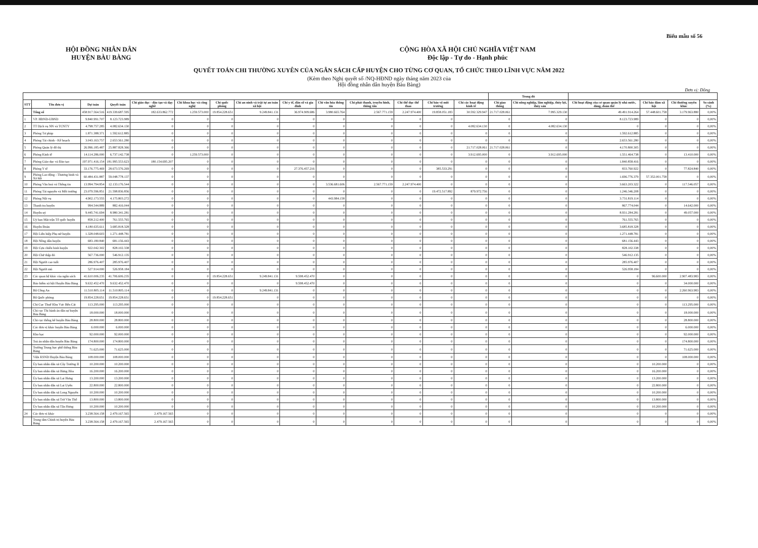Biểu mẫu số 56
HỘI ĐỒNG NHÂN DÂN
HUYỆN BÀU BÀNG
CỘNG HÒA XÃ HỘI CHỦ NGHĨA VIỆT NAM
Độc lập - Tự do - Hạnh phúc
QUYẾT TOÁN CHI THƯỜNG XUYÊN CỦA NGÂN SÁCH CẤP HUYỆN CHO TỪNG CƠ QUAN, TỔ CHỨC THEO LĨNH VỰC NĂM 2022
(Kèm theo Nghị quyết số /NQ-HĐND ngày tháng năm 2023 của
Hội đồng nhân dân huyện Bàu Bàng)
Đơn vị: Đồng
| | | | | | | | | | | | | | | Trong đó | | | | | |
| --- | --- | --- | --- | --- | --- | --- | --- | --- | --- | --- | --- | --- | --- | --- | --- | --- | --- | --- | --- |
| STT | Tên đơn vị | Dự toán | Quyết toán | Chi giáo dục - đào tạo và dạy nghề | Chi khoa học và công nghệ | Chi quốc phòng | Chi an ninh và trật tự an toàn xã hội | Chi y tế, dân số và gia đình | Chi văn hóa thông tin | Chi phát thanh, truyền hình, thông tấn | Chi thể dục thể thao | Chi bảo vệ môi trường | Chi các hoạt động kinh tế | Chi giao thông | Chi nông nghiệp, lâm nghiệp, thủy lợi, thủy sản | Chi hoạt động của cơ quan quản lý nhà nước, đảng, đoàn thể | Chi bảo đảm xã hội | Chi thường xuyên khác | So sánh (%) |
| | Tổng số | 458.917.564.516 | 419.339.687.595 | 182.633.862.772 | 1.259.573.000 | 19.854.228.651 | 9.249.841.131 | 36.974.909.686 | 3.980.665.764 | 2.567.771.159 | 2.247.974.400 | 19.858.051.183 | 30.592.329.947 | 21.717.028.061 | 7.995.329.130 | 49.491.914.264 | 57.448.601.758 | 3.179.963.880 | 0,00% |
| 1 | VP. HĐND-UBND | 9.840.991.707 | 8.123.723.989 | 0 | 0 | 0 | 0 | 0 | 0 | 0 | 0 | 0 | | 0 | 0 | 8.123.723.989 | 0 | 0 | 0,00% |
| 2 | TT Dịch vụ NN và TCNTY | 4.798.757.285 | 4.082.634.130 | 0 | 0 | 0 | 0 | 0 | 0 | 0 | 0 | 0 | 4.082.634.130 | 0 | 4.082.634.130 | 0 | 0 | 0 | 0,00% |
| 3 | Phòng Tư pháp | 1.871.388.371 | 1.592.612.885 | 0 | 0 | 0 | 0 | 0 | 0 | 0 | 0 | 0 | 0 | 0 | 0 | 1.592.612.885 | 0 | 0 | 0,00% |
| 4 | Phòng Tài chính - Kế hoạch | 3.043.163.757 | 2.653.561.280 | 0 | 0 | 0 | 0 | 0 | 0 | 0 | 0 | 0 | 0 | 0 | 0 | 2.653.561.280 | 0 | 0 | 0,00% |
| 5 | Phòng Quản lý đô thị | 26.996.185.487 | 25.887.828.366 | 0 | 0 | 0 | 0 | 0 | 0 | 0 | 0 | 0 | 21.717.028.061 | 21.717.028.061 | 0 | 4.170.800.305 | 0 | 0 | 0,00% |
| 6 | Phòng Kinh tế | 14.114.286.000 | 6.737.142.738 | 0 | 1.259.573.000 | 0 | 0 | 0 | 0 | 0 | 0 | 0 | 3.912.695.000 | 0 | 3.912.695.000 | 1.551.464.738 | 0 | 13.410.000 | 0,00% |
| 7 | Phòng Giáo dục và Đào tạo | 197.971.416.154 | 181.995.553.623 | 180.154.695.207 | 0 | 0 | 0 | 0 | 0 | 0 | 0 | 0 | 0 | 0 | 0 | 1.840.858.416 | 0 | 0 | 0,00% |
| 8 | Phòng Y tế | 33.176.775.469 | 28.673.576.269 | 0 | 0 | 0 | 0 | 27.376.457.216 | 0 | 0 | 0 | 385.533.291 | 0 | 0 | 0 | 833.760.922 | 0 | 77.824.840 | 0,00% |
| 9 | Phòng Lao động - Thương binh và Xã hội | 60.484.431.887 | 59.048.778.137 | 0 | 0 | 0 | 0 | 0 | 0 | 0 | 0 | 0 | 0 | 0 | 0 | 1.696.776.379 | 57.352.001.758 | 0 | 0,00% |
| 10 | Phòng Văn hoá và Thông tin | 13.994.794.854 | 12.133.176.544 | 0 | 0 | 0 | 0 | 0 | 3.536.681.606 | 2.567.771.159 | 2.247.974.400 | 0 | 0 | 0 | 0 | 3.663.203.322 | 0 | 117.546.057 | 0,00% |
| 11 | Phòng Tài nguyên và Môi trường | 23.079.596.851 | 21.598.836.856 | 0 | 0 | 0 | 0 | 0 | 0 | 0 | 0 | 19.472.517.892 | 879.972.756 | 0 | 0 | 1.246.346.208 | 0 | 0 | 0,00% |
| 12 | Phòng Nội vụ | 4.902.173.555 | 4.175.803.272 | 0 | 0 | 0 | 0 | 0 | 443.984.158 | 0 | 0 | 0 | 0 | 0 | 0 | 3.731.819.114 | 0 | 0 | 0,00% |
| 13 | Thanh tra huyện | 994.544.889 | 882.416.044 | 0 | 0 | 0 | 0 | 0 | 0 | 0 | 0 | 0 | 0 | 0 | 0 | 867.774.044 | 0 | 14.642.000 | 0,00% |
| 14 | Huyện uỷ | 9.445.741.694 | 8.980.341.281 | 0 | 0 | 0 | 0 | 0 | 0 | 0 | 0 | 0 | 0 | 0 | 0 | 8.931.284.281 | 0 | 49.057.000 | 0,00% |
| 15 | Uỷ ban Mặt trận Tổ quốc huyện | 858.212.400 | 761.555.765 | 0 | 0 | 0 | 0 | 0 | 0 | 0 | 0 | 0 | 0 | 0 | 0 | 761.555.765 | 0 | 0 | 0,00% |
| 16 | Huyện Đoàn | 4.180.635.611 | 3.685.818.328 | 0 | 0 | 0 | 0 | 0 | 0 | 0 | 0 | 0 | 0 | 0 | 0 | 3.685.818.328 | 0 | 0 | 0,00% |
| 17 | Hội Liên hiệp Phụ nữ huyện | 1.328.048.603 | 1.271.448.781 | 0 | 0 | 0 | 0 | 0 | 0 | 0 | 0 | 0 | 0 | 0 | 0 | 1.271.448.781 | 0 | 0 | 0,00% |
| 18 | Hội Nông dân huyện | 683.180.840 | 681.156.443 | 0 | 0 | 0 | 0 | 0 | 0 | 0 | 0 | 0 | 0 | 0 | 0 | 681.156.443 | 0 | 0 | 0,00% |
| 19 | Hội Cựu chiến binh huyện | 922.042.302 | 828.102.338 | 0 | 0 | 0 | 0 | 0 | 0 | 0 | 0 | 0 | 0 | 0 | 0 | 828.102.338 | 0 | 0 | 0,00% |
| 20 | Hội Chữ thập đỏ | 567.736.000 | 546.912.135 | 0 | 0 | 0 | 0 | 0 | 0 | 0 | 0 | 0 | 0 | 0 | 0 | 546.912.135 | 0 | 0 | 0,00% |
| 21 | Hội Người cao tuổi | 286.976.407 | 285.976.407 | 0 | 0 | 0 | 0 | 0 | 0 | 0 | 0 | 0 | 0 | 0 | 0 | 285.976.407 | 0 | 0 | 0,00% |
| 22 | Hội Người mù | 527.914.000 | 526.958.184 | 0 | 0 | 0 | 0 | 0 | 0 | 0 | 0 | 0 | 0 | 0 | 0 | 526.958.184 | 0 | 0 | 0,00% |
| 23 | Các quan hệ khác của ngân sách | 41.610.006.235 | 41.706.606.235 | 0 | 0 | 19.854.228.651 | 9.249.841.131 | 9.598.452.470 | 0 | 0 | 0 | 0 | 0 | 0 | 0 | 0 | 96.600.000 | 2.907.483.983 | 0,00% |
| | Bảo hiểm xã hội Huyện Bàu Bàng | 9.632.452.470 | 9.632.452.470 | 0 | 0 | 0 | 0 | 9.598.452.470 | 0 | 0 | 0 | 0 | 0 | 0 | 0 | 0 | 0 | 34.000.000 | 0,00% |
| | Bộ Công An | 11.510.805.114 | 11.510.805.114 | 0 | 0 | 0 | 9.249.841.131 | 0 | 0 | 0 | 0 | 0 | 0 | 0 | 0 | 0 | 0 | 2.260.963.983 | 0,00% |
| | Bộ Quốc phòng | 19.854.228.651 | 19.854.228.651 | 0 | 0 | 19.854.228.651 | 0 | 0 | 0 | 0 | 0 | 0 | 0 | 0 | 0 | 0 | 0 | 0 | 0,00% |
| | Chi Cục Thuế Khu Vực Bến Cát | 113.295.000 | 113.295.000 | 0 | 0 | 0 | 0 | 0 | 0 | 0 | 0 | 0 | 0 | 0 | 0 | 0 | 0 | 113.295.000 | 0,00% |
| | Chi cục Thi hành án dân sự huyện Bàu Bàng | 18.000.000 | 18.000.000 | 0 | 0 | 0 | 0 | 0 | 0 | 0 | 0 | 0 | 0 | 0 | 0 | 0 | 0 | 18.000.000 | 0,00% |
| | Chi cục thống kê huyện Bàu Bàng | 28.800.000 | 28.800.000 | 0 | 0 | 0 | 0 | 0 | 0 | 0 | 0 | 0 | 0 | 0 | 0 | 0 | 0 | 28.800.000 | 0,00% |
| | Các đơn vị khác huyện Bàu Bàng | 6.000.000 | 6.000.000 | 0 | 0 | 0 | 0 | 0 | 0 | 0 | 0 | 0 | 0 | 0 | 0 | 0 | 0 | 6.000.000 | 0,00% |
| | Kho bạc | 92.000.000 | 92.000.000 | 0 | 0 | 0 | 0 | 0 | 0 | 0 | 0 | 0 | 0 | 0 | 0 | 0 | 0 | 92.000.000 | 0,00% |
| | Toà án nhân dân huyện Bàu Bàng | 174.800.000 | 174.800.000 | 0 | 0 | 0 | 0 | 0 | 0 | 0 | 0 | 0 | 0 | 0 | 0 | 0 | 0 | 174.800.000 | 0,00% |
| | Trường Trung học phổ thông Bàu Bàng | 71.625.000 | 71.625.000 | 0 | 0 | 0 | 0 | 0 | 0 | 0 | 0 | 0 | 0 | 0 | 0 | 0 | 0 | 71.625.000 | 0,00% |
| | Viện KSND Huyện Bàu Bàng | 108.000.000 | 108.000.000 | 0 | 0 | 0 | 0 | 0 | 0 | 0 | 0 | 0 | 0 | 0 | 0 | 0 | 0 | 108.000.000 | 0,00% |
| | Ủy ban nhân dân xã Cây Trường II | 10.200.000 | 10.200.000 | 0 | 0 | 0 | 0 | 0 | 0 | 0 | 0 | 0 | 0 | 0 | 0 | 0 | 10.200.000 | 0 | 0,00% |
| | Ủy ban nhân dân xã Hưng Hòa | 16.200.000 | 16.200.000 | 0 | 0 | 0 | 0 | 0 | 0 | 0 | 0 | 0 | 0 | 0 | 0 | 0 | 16.200.000 | 0 | 0,00% |
| | Ủy ban nhân dân xã Lai Hưng | 13.200.000 | 13.200.000 | 0 | 0 | 0 | 0 | 0 | 0 | 0 | 0 | 0 | 0 | 0 | 0 | 0 | 13.200.000 | 0 | 0,00% |
| | Ủy ban nhân dân xã Lai Uyên | 22.800.000 | 22.800.000 | 0 | 0 | 0 | 0 | 0 | 0 | 0 | 0 | 0 | 0 | 0 | 0 | 0 | 22.800.000 | 0 | 0,00% |
| | Ủy ban nhân dân xã Long Nguyên | 10.200.000 | 10.200.000 | 0 | 0 | 0 | 0 | 0 | 0 | 0 | 0 | 0 | 0 | 0 | 0 | 0 | 10.200.000 | 0 | 0,00% |
| | Ủy ban nhân dân xã Trừ Văn Thố | 13.800.000 | 13.800.000 | 0 | 0 | 0 | 0 | 0 | 0 | 0 | 0 | 0 | 0 | 0 | 0 | 0 | 13.800.000 | 0 | 0,00% |
| | Ủy ban nhân dân xã Tân Hưng | 10.200.000 | 10.200.000 | 0 | 0 | 0 | 0 | 0 | 0 | 0 | 0 | 0 | 0 | 0 | 0 | 0 | 10.200.000 | 0 | 0,00% |
| 24 | Các đơn vị khác | 3.238.564.158 | 2.479.167.565 | 2.479.167.565 | 0 | 0 | 0 | 0 | 0 | 0 | 0 | 0 | 0 | 0 | 0 | 0 | 0 | 0 | 0,00% |
| | Trung tâm Chính trị huyện Bàu Bàng | 3.238.564.158 | 2.479.167.565 | 2.479.167.565 | 0 | 0 | 0 | 0 | 0 | 0 | 0 | 0 | 0 | 0 | 0 | 0 | 0 | 0 | 0,00% |